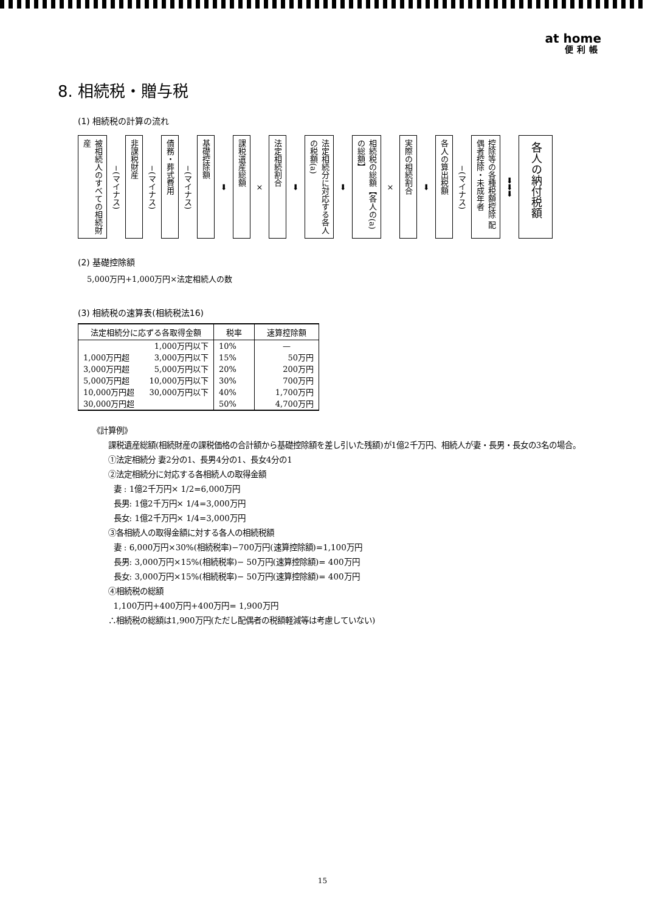at home
便利帳
8. 相続税・贈与税
(1) 相続税の計算の流れ
被相続人のすべての相続財産
−(マイナス)
非課税財産
−(マイナス)
債務・葬式費用
−(マイナス)
基礎控除額
➡
課税遺産総額
×
法定相続割合
➡
法定相続分に対応する各人の税額(a)
➡
相続税の総額【各人の(a)の総額】
×
実際の相続割合
➡
各人の算出税額
−(マイナス)
控除等の各種税額控除 配偶者控除・未成年者
➡➡➡
各人の納付税額
(2) 基礎控除額
5,000万円+1,000万円×法定相続人の数
(3) 相続税の速算表(相続税法16)
| 法定相続分に応ずる各取得金額 | | 税率 | 速算控除額 |
| --- | --- | --- | --- |
| | 1,000万円以下 | 10% | — |
| 1,000万円超 | 3,000万円以下 | 15% | 50万円 |
| 3,000万円超 | 5,000万円以下 | 20% | 200万円 |
| 5,000万円超 | 10,000万円以下 | 30% | 700万円 |
| 10,000万円超 | 30,000万円以下 | 40% | 1,700万円 |
| 30,000万円超 | | 50% | 4,700万円 |
《計算例》
課税遺産総額(相続財産の課税価格の合計額から基礎控除額を差し引いた残額)が1億2千万円、相続人が妻・長男・長女の3名の場合。
①法定相続分 妻2分の1、長男4分の1、長女4分の1
②法定相続分に対応する各相続人の取得金額
妻 : 1億2千万円× 1/2=6,000万円
長男: 1億2千万円× 1/4=3,000万円
長女: 1億2千万円× 1/4=3,000万円
③各相続人の取得金額に対する各人の相続税額
妻 : 6,000万円×30%(相続税率)−700万円(速算控除額)=1,100万円
長男: 3,000万円×15%(相続税率)− 50万円(速算控除額)= 400万円
長女: 3,000万円×15%(相続税率)− 50万円(速算控除額)= 400万円
④相続税の総額
1,100万円+400万円+400万円= 1,900万円
∴相続税の総額は1,900万円(ただし配偶者の税額軽減等は考慮していない)
15